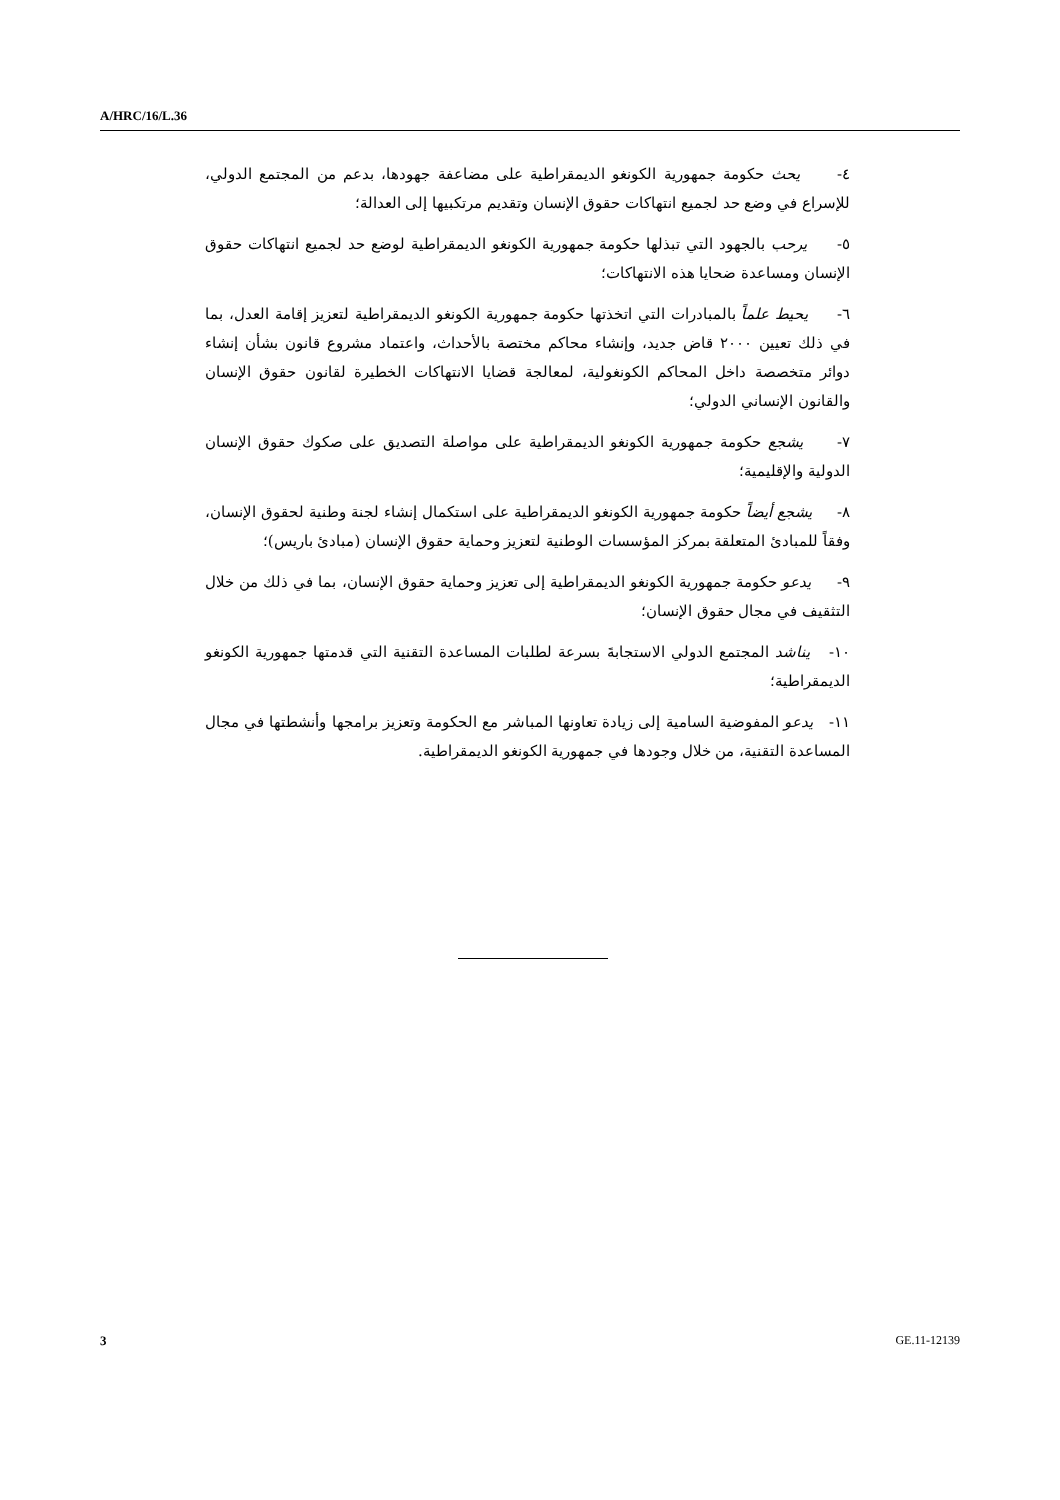A/HRC/16/L.36
٤- يحث حكومة جمهورية الكونغو الديمقراطية على مضاعفة جهودها، بدعم من المجتمع الدولي، للإسراع في وضع حد لجميع انتهاكات حقوق الإنسان وتقديم مرتكبيها إلى العدالة؛
٥- يرحب بالجهود التي تبذلها حكومة جمهورية الكونغو الديمقراطية لوضع حد لجميع انتهاكات حقوق الإنسان ومساعدة ضحايا هذه الانتهاكات؛
٦- يحيط علماً بالمبادرات التي اتخذتها حكومة جمهورية الكونغو الديمقراطية لتعزيز إقامة العدل، بما في ذلك تعيين ٢٠٠٠ قاض جديد، وإنشاء محاكم مختصة بالأحداث، واعتماد مشروع قانون بشأن إنشاء دوائر متخصصة داخل المحاكم الكونغولية، لمعالجة قضايا الانتهاكات الخطيرة لقانون حقوق الإنسان والقانون الإنساني الدولي؛
٧- يشجع حكومة جمهورية الكونغو الديمقراطية على مواصلة التصديق على صكوك حقوق الإنسان الدولية والإقليمية؛
٨- يشجع أيضاً حكومة جمهورية الكونغو الديمقراطية على استكمال إنشاء لجنة وطنية لحقوق الإنسان، وفقاً للمبادئ المتعلقة بمركز المؤسسات الوطنية لتعزيز وحماية حقوق الإنسان (مبادئ باريس)؛
٩- يدعو حكومة جمهورية الكونغو الديمقراطية إلى تعزيز وحماية حقوق الإنسان، بما في ذلك من خلال التثقيف في مجال حقوق الإنسان؛
١٠- يناشد المجتمع الدولي الاستجابةَ بسرعة لطلبات المساعدة التقنية التي قدمتها جمهورية الكونغو الديمقراطية؛
١١- يدعو المفوضية السامية إلى زيادة تعاونها المباشر مع الحكومة وتعزيز برامجها وأنشطتها في مجال المساعدة التقنية، من خلال وجودها في جمهورية الكونغو الديمقراطية.
3 GE.11-12139